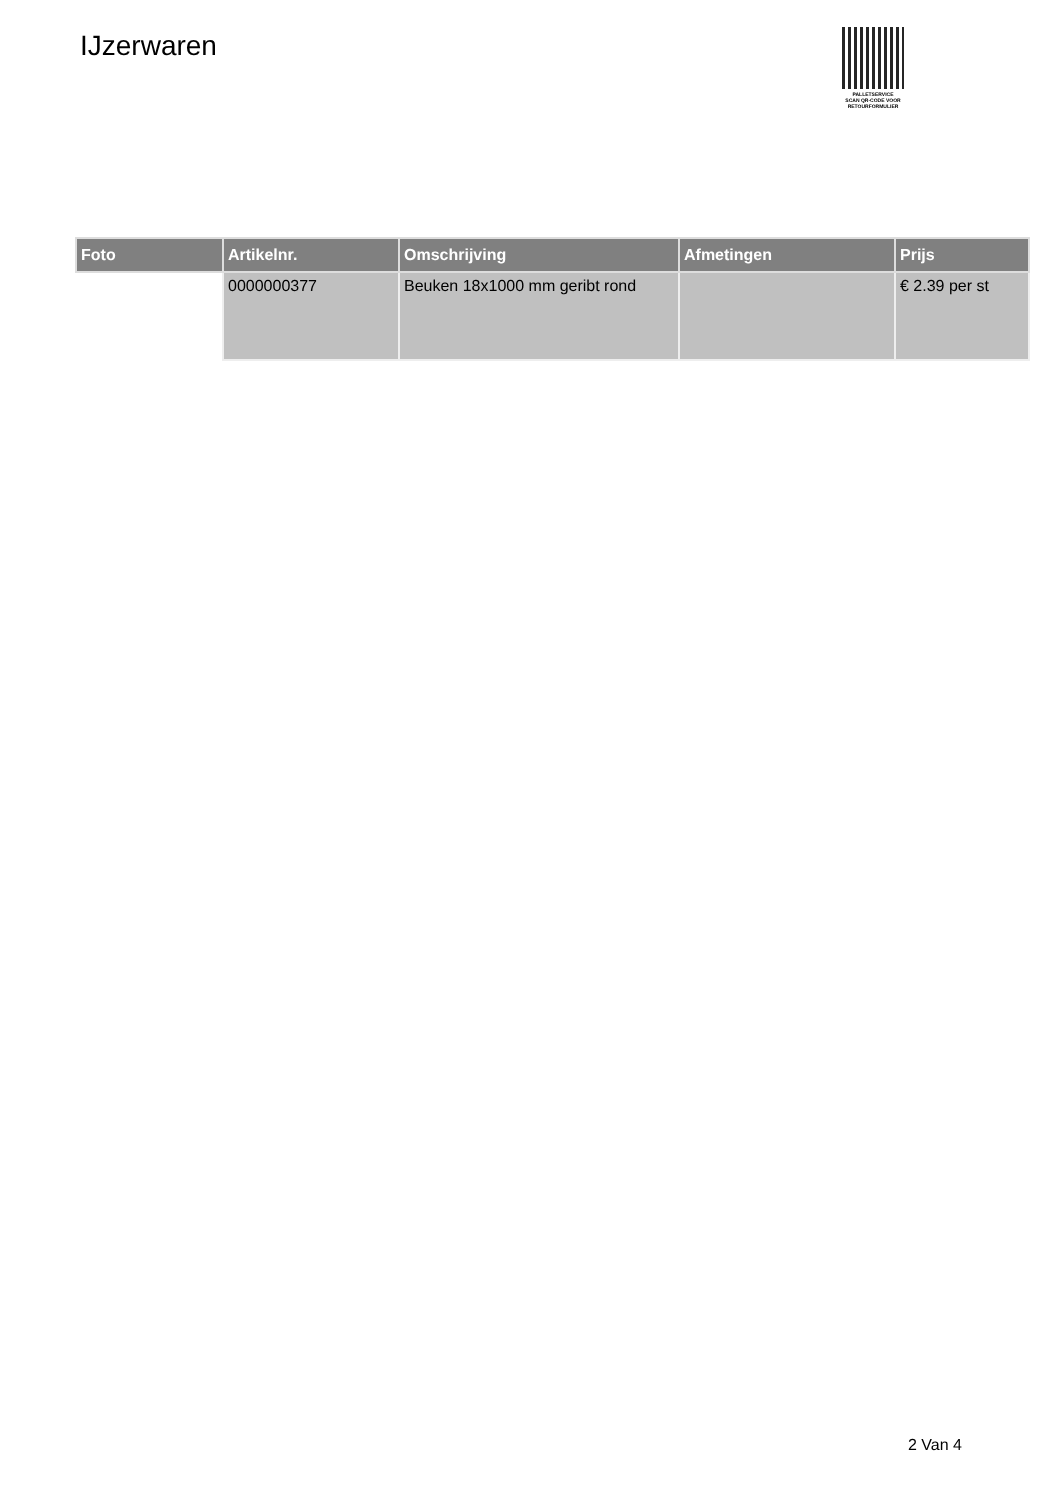IJzerwaren
PALLETSERVICE
SCAN QR-CODE VOOR
RETOURFORMULIER
| Foto | Artikelnr. | Omschrijving | Afmetingen | Prijs |
| --- | --- | --- | --- | --- |
| | 0000000377 | Beuken 18x1000 mm geribt rond | | € 2.39 per st |
2 Van 4